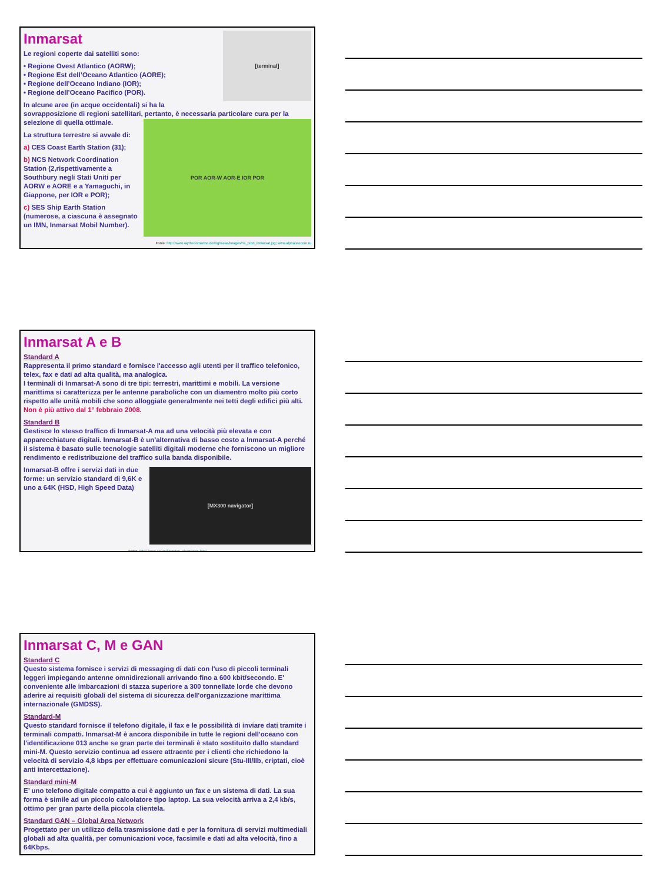[terminal]
Inmarsat
Le regioni coperte dai satelliti sono:
• Regione Ovest Atlantico (AORW);
• Regione Est dell’Oceano Atlantico (AORE);
• Regione dell’Oceano Indiano (IOR);
• Regione dell’Oceano Pacifico (POR).
In alcune aree (in acque occidentali) si ha la sovrapposizione di regioni satellitari, pertanto, è necessaria particolare cura per la selezione di quella ottimale.
POR AOR-W AOR-E IOR POR
La struttura terrestre si avvale di:
a) CES Coast Earth Station (31);
b) NCS Network Coordination Station (2,rispettivamente a Southbury negli Stati Uniti per AORW e AORE e a Yamaguchi, in Giappone, per IOR e POR);
c) SES Ship Earth Station (numerose, a ciascuna è assegnato un IMN, Inmarsat Mobil Number).
Fonte: http://www.raytheonmarine.de/highseas/images/hs_prod_inmarsat.jpg; www.alphatelecom.ru
Inmarsat A e B
Standard A
Rappresenta il primo standard e fornisce l'accesso agli utenti per il traffico telefonico, telex, fax e dati ad alta qualità, ma analogica.
I terminali di Inmarsat-A sono di tre tipi: terrestri, marittimi e mobili. La versione marittima si caratterizza per le antenne paraboliche con un diamentro molto più corto rispetto alle unità mobili che sono alloggiate generalmente nei tetti degli edifici più alti. Non è più attivo dal 1° febbraio 2008.
Standard B
Gestisce lo stesso traffico di Inmarsat-A ma ad una velocità più elevata e con apparecchiature digitali. Inmarsat-B è un'alternativa di basso costo a Inmarsat-A perché il sistema è basato sulle tecnologie satelliti digitali moderne che forniscono un migliore rendimento e redistribuzione del traffico sulla banda disponibile.
[MX300 navigator]
Inmarsat-B offre i servizi dati in due forme: un servizio standard di 9,6K e uno a 64K (HSD, High Speed Data)
Fonte: http://jproc.ca/rrp/kingston_electronics.html
Inmarsat C, M e GAN
Standard C
Questo sistema fornisce i servizi di messaging di dati con l'uso di piccoli terminali leggeri impiegando antenne omnidirezionali arrivando fino a 600 kbit/secondo. E' conveniente alle imbarcazioni di stazza superiore a 300 tonnellate lorde che devono aderire ai requisiti globali del sistema di sicurezza dell'organizzazione marittima internazionale (GMDSS).
Standard-M
Questo standard fornisce il telefono digitale, il fax e le possibilità di inviare dati tramite i terminali compatti. Inmarsat-M è ancora disponibile in tutte le regioni dell'oceano con l'identificazione 013 anche se gran parte dei terminali è stato sostituito dallo standard mini-M. Questo servizio continua ad essere attraente per i clienti che richiedono la velocità di servizio 4,8 kbps per effettuare comunicazioni sicure (Stu-III/IIb, criptati, cioè anti intercettazione).
Standard mini-M
E’ uno telefono digitale compatto a cui è aggiunto un fax e un sistema di dati. La sua forma è simile ad un piccolo calcolatore tipo laptop. La sua velocità arriva a 2,4 kb/s, ottimo per gran parte della piccola clientela.
Standard GAN – Global Area Network
Progettato per un utilizzo della trasmissione dati e per la fornitura di servizi multimediali globali ad alta qualità, per comunicazioni voce, facsimile e dati ad alta velocità, fino a 64Kbps.